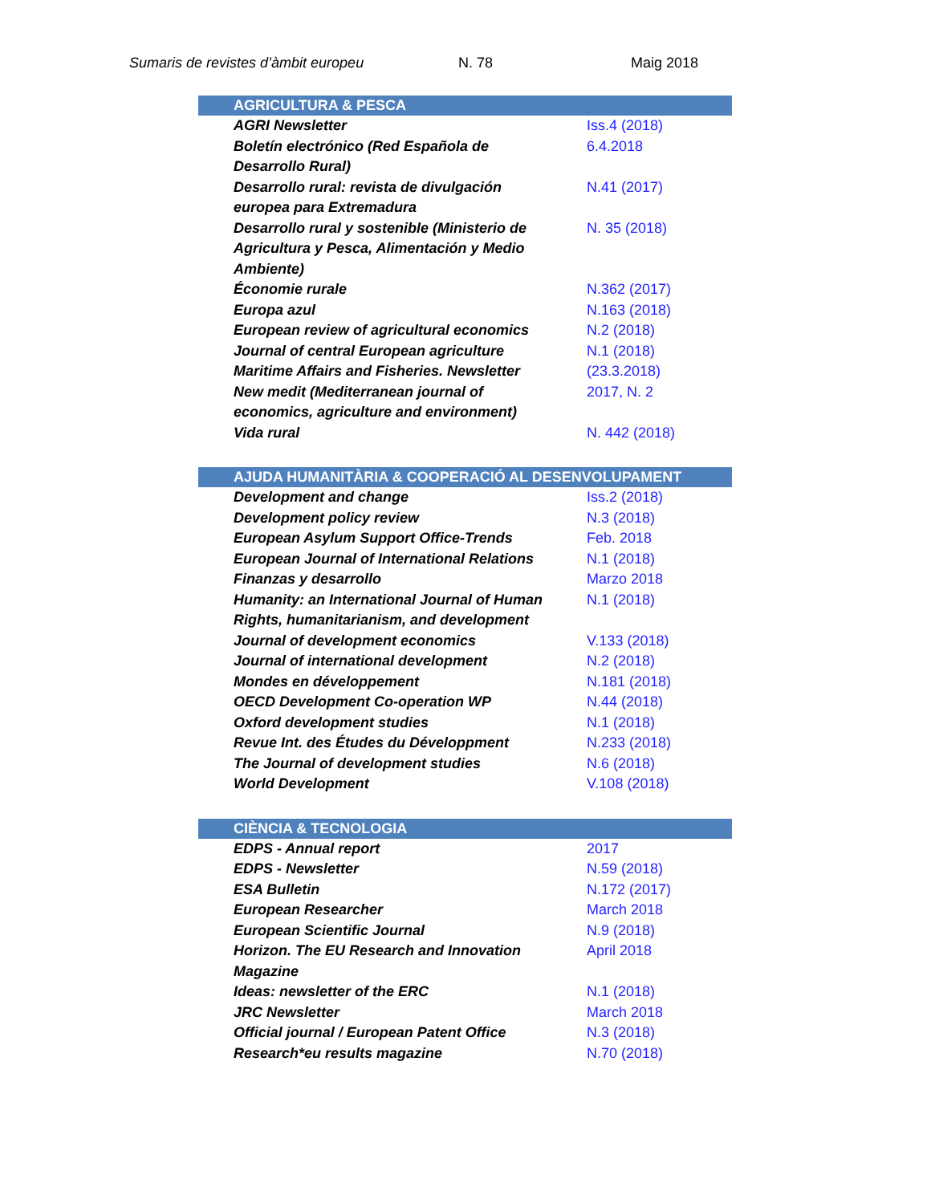Sumaris de revistes d’àmbit europeu N. 78 Maig 2018
| AGRICULTURA & PESCA | |
| --- | --- |
| AGRI Newsletter | Iss.4 (2018) |
| Boletín electrónico (Red Española de Desarrollo Rural) | 6.4.2018 |
| Desarrollo rural: revista de divulgación europea para Extremadura | N.41 (2017) |
| Desarrollo rural y sostenible (Ministerio de Agricultura y Pesca, Alimentación y Medio Ambiente) | N. 35 (2018) |
| Économie rurale | N.362 (2017) |
| Europa azul | N.163 (2018) |
| European review of agricultural economics | N.2 (2018) |
| Journal of central European agriculture | N.1 (2018) |
| Maritime Affairs and Fisheries. Newsletter | (23.3.2018) |
| New medit (Mediterranean journal of economics, agriculture and environment) | 2017, N. 2 |
| Vida rural | N. 442 (2018) |
| AJUDA HUMANITÀRIA & COOPERACIÓ AL DESENVOLUPAMENT | |
| --- | --- |
| Development and change | Iss.2 (2018) |
| Development policy review | N.3 (2018) |
| European Asylum Support Office-Trends | Feb. 2018 |
| European Journal of International Relations | N.1 (2018) |
| Finanzas y desarrollo | Marzo 2018 |
| Humanity: an International Journal of Human Rights, humanitarianism, and development | N.1 (2018) |
| Journal of development economics | V.133 (2018) |
| Journal of international development | N.2 (2018) |
| Mondes en développement | N.181 (2018) |
| OECD Development Co-operation WP | N.44 (2018) |
| Oxford development studies | N.1 (2018) |
| Revue Int. des Études du Développment | N.233 (2018) |
| The Journal of development studies | N.6 (2018) |
| World Development | V.108 (2018) |
| CIÈNCIA & TECNOLOGIA | |
| --- | --- |
| EDPS - Annual report | 2017 |
| EDPS - Newsletter | N.59 (2018) |
| ESA Bulletin | N.172 (2017) |
| European Researcher | March 2018 |
| European Scientific Journal | N.9 (2018) |
| Horizon. The EU Research and Innovation Magazine | April 2018 |
| Ideas: newsletter of the ERC | N.1 (2018) |
| JRC Newsletter | March 2018 |
| Official journal / European Patent Office | N.3 (2018) |
| Research*eu results magazine | N.70 (2018) |